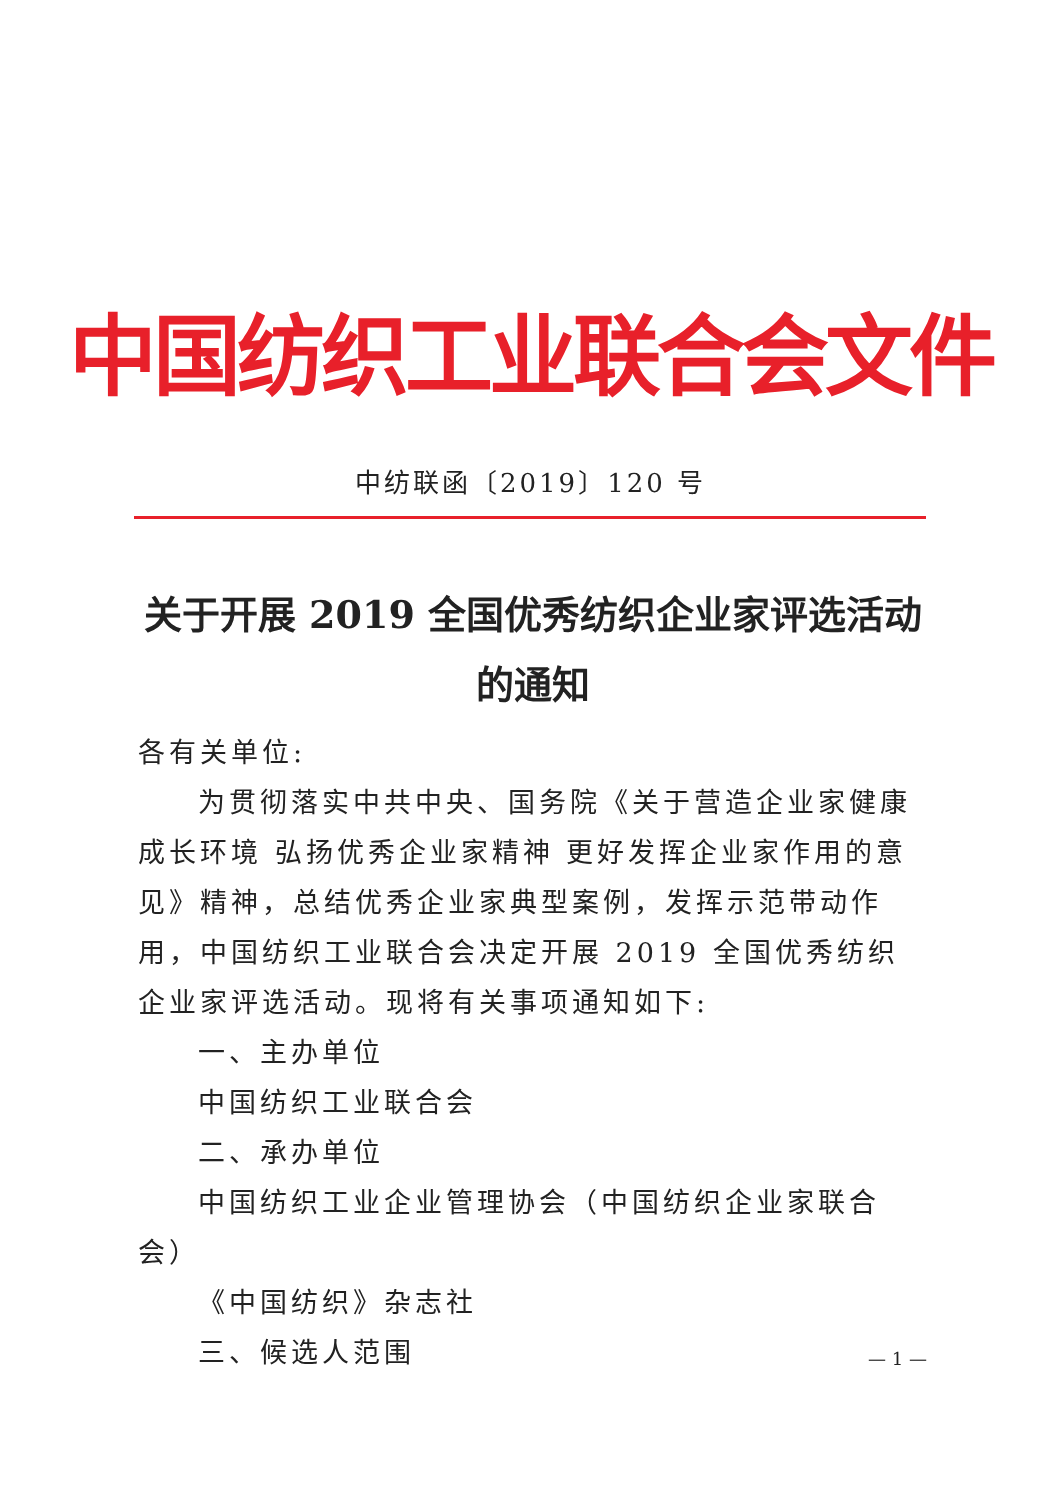中国纺织工业联合会文件
中纺联函〔2019〕120 号
关于开展 2019 全国优秀纺织企业家评选活动
的通知
各有关单位:
为贯彻落实中共中央、国务院《关于营造企业家健康成长环境 弘扬优秀企业家精神 更好发挥企业家作用的意见》精神，总结优秀企业家典型案例，发挥示范带动作用，中国纺织工业联合会决定开展 2019 全国优秀纺织企业家评选活动。现将有关事项通知如下:
一、主办单位
中国纺织工业联合会
二、承办单位
中国纺织工业企业管理协会（中国纺织企业家联合会）
《中国纺织》杂志社
三、候选人范围
— 1 —